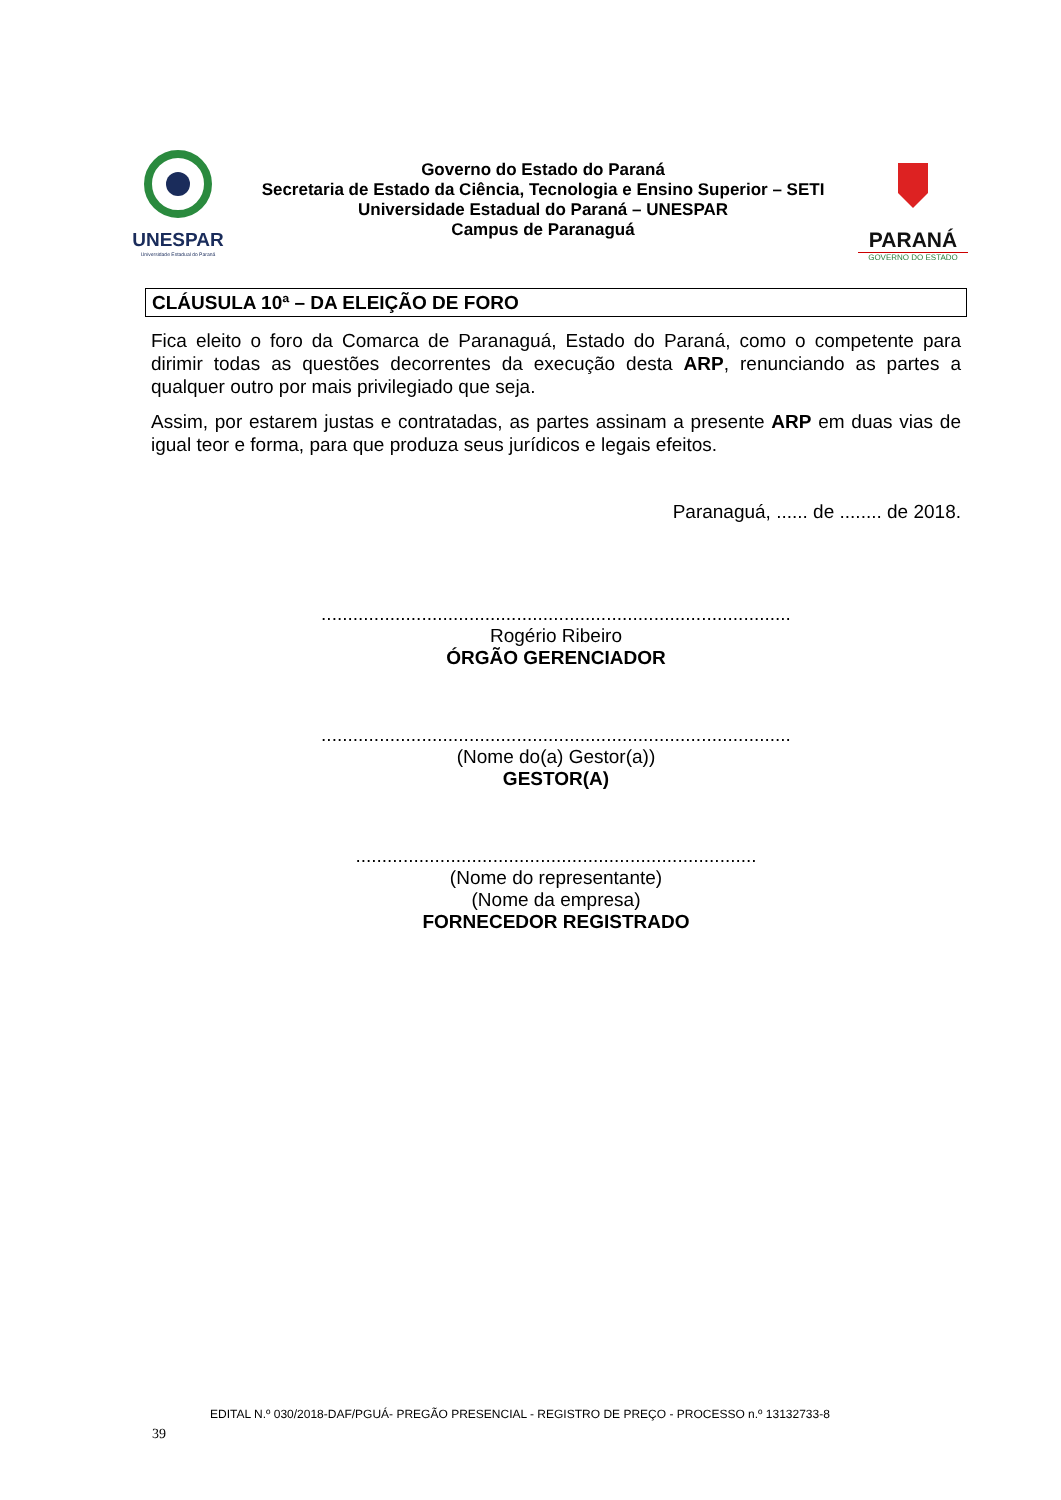UNESPAR
Universidade Estadual do Paraná
Governo do Estado do Paraná
Secretaria de Estado da Ciência, Tecnologia e Ensino Superior – SETI
Universidade Estadual do Paraná – UNESPAR
Campus de Paranaguá
PARANÁ
GOVERNO DO ESTADO
CLÁUSULA 10ª – DA ELEIÇÃO DE FORO
Fica eleito o foro da Comarca de Paranaguá, Estado do Paraná, como o competente para dirimir todas as questões decorrentes da execução desta ARP, renunciando as partes a qualquer outro por mais privilegiado que seja.
Assim, por estarem justas e contratadas, as partes assinam a presente ARP em duas vias de igual teor e forma, para que produza seus jurídicos e legais efeitos.
Paranaguá, ...... de ........ de 2018.
.........................................................................................
Rogério Ribeiro
ÓRGÃO GERENCIADOR
.........................................................................................
(Nome do(a) Gestor(a))
GESTOR(A)
............................................................................
(Nome do representante)
(Nome da empresa)
FORNECEDOR REGISTRADO
EDITAL N.º 030/2018-DAF/PGUÁ- PREGÃO PRESENCIAL - REGISTRO DE PREÇO - PROCESSO n.º 13132733-8
39